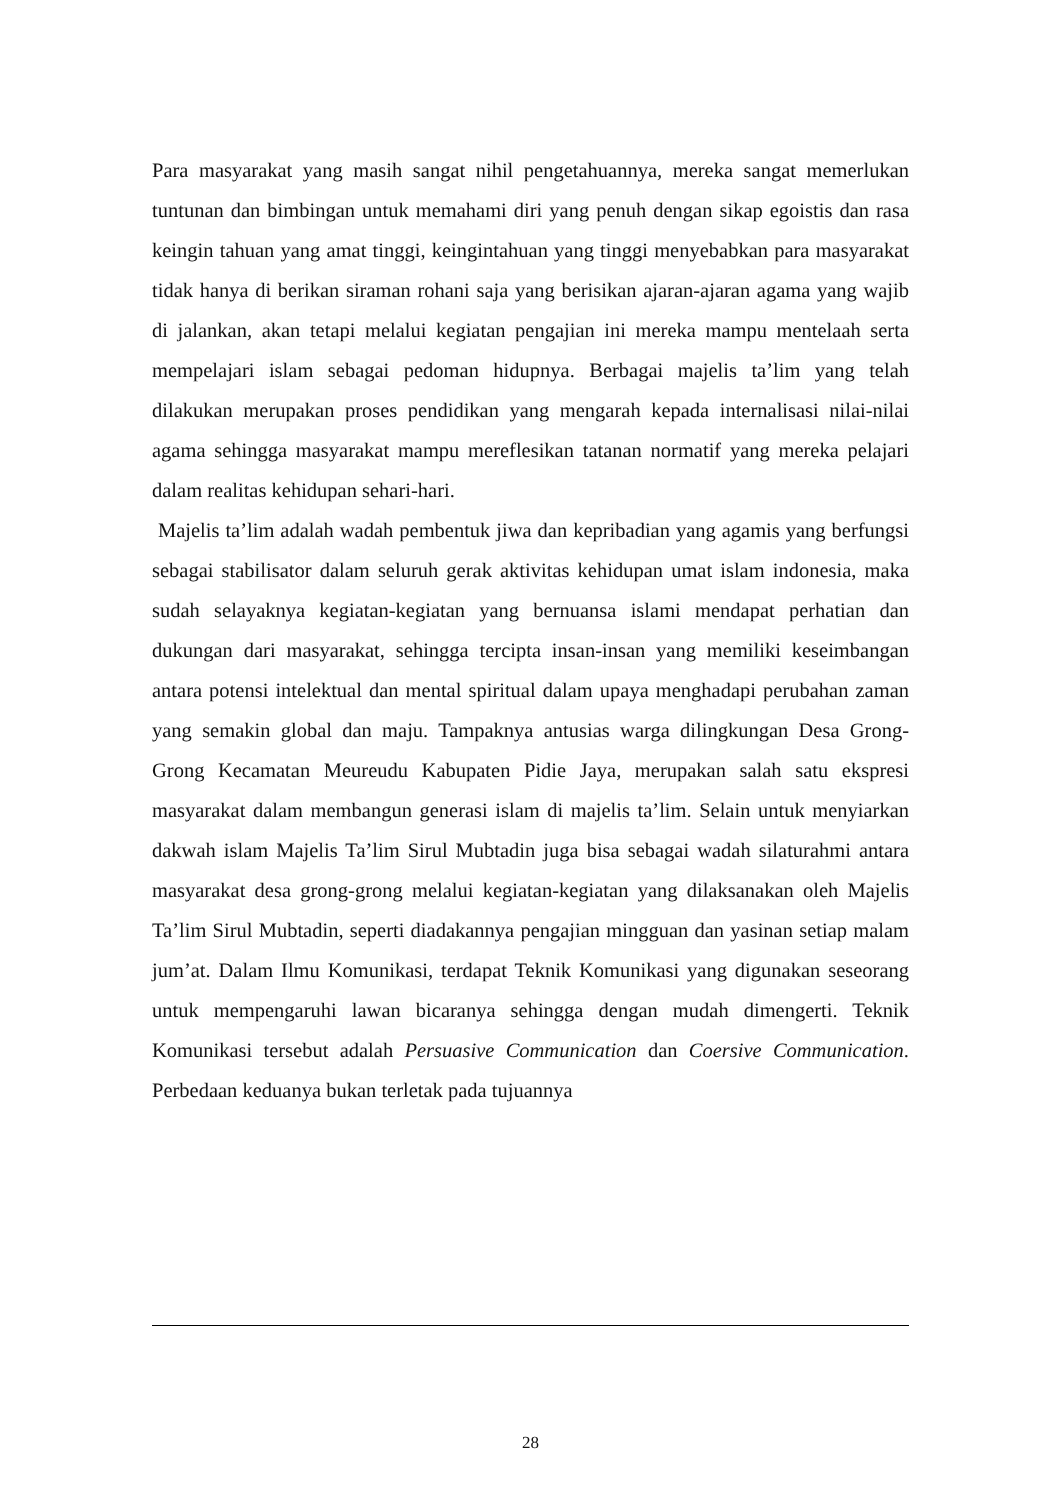Para masyarakat yang masih sangat nihil pengetahuannya, mereka sangat memerlukan tuntunan dan bimbingan untuk memahami diri yang penuh dengan sikap egoistis dan rasa keingin tahuan yang amat tinggi, keingintahuan yang tinggi menyebabkan para masyarakat tidak hanya di berikan siraman rohani saja yang berisikan ajaran-ajaran agama yang wajib di jalankan, akan tetapi melalui kegiatan pengajian ini mereka mampu mentelaah serta mempelajari islam sebagai pedoman hidupnya. Berbagai majelis ta’lim yang telah dilakukan merupakan proses pendidikan yang mengarah kepada internalisasi nilai-nilai agama sehingga masyarakat mampu mereflesikan tatanan normatif yang mereka pelajari dalam realitas kehidupan sehari-hari.
Majelis ta’lim adalah wadah pembentuk jiwa dan kepribadian yang agamis yang berfungsi sebagai stabilisator dalam seluruh gerak aktivitas kehidupan umat islam indonesia, maka sudah selayaknya kegiatan-kegiatan yang bernuansa islami mendapat perhatian dan dukungan dari masyarakat, sehingga tercipta insan-insan yang memiliki keseimbangan antara potensi intelektual dan mental spiritual dalam upaya menghadapi perubahan zaman yang semakin global dan maju. Tampaknya antusias warga dilingkungan Desa Grong-Grong Kecamatan Meureudu Kabupaten Pidie Jaya, merupakan salah satu ekspresi masyarakat dalam membangun generasi islam di majelis ta’lim. Selain untuk menyiarkan dakwah islam Majelis Ta’lim Sirul Mubtadin juga bisa sebagai wadah silaturahmi antara masyarakat desa grong-grong melalui kegiatan-kegiatan yang dilaksanakan oleh Majelis Ta’lim Sirul Mubtadin, seperti diadakannya pengajian mingguan dan yasinan setiap malam jum’at. Dalam Ilmu Komunikasi, terdapat Teknik Komunikasi yang digunakan seseorang untuk mempengaruhi lawan bicaranya sehingga dengan mudah dimengerti. Teknik Komunikasi tersebut adalah Persuasive Communication dan Coersive Communication. Perbedaan keduanya bukan terletak pada tujuannya
28